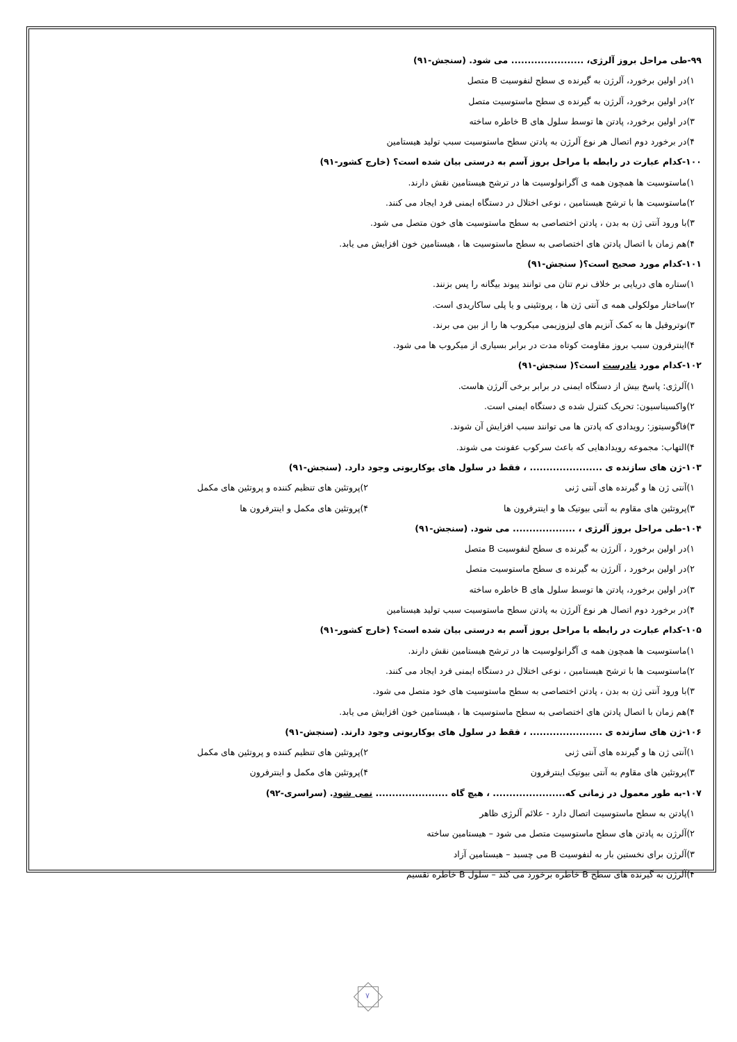۹۹-طی مراحل بروز آلرژی، ...................... می شود. (سنجش-۹۱)
۱)در اولین برخورد، آلرژن به گیرنده ی سطح لنفوسیت B متصل
۲)در اولین برخورد، آلرژن به گیرنده ی سطح ماستوسیت متصل
۳)در اولین برخورد، پادتن ها توسط سلول های B خاطره ساخته
۴)در برخورد دوم اتصال هر نوع آلرژن به پادتن سطح ماستوسیت سبب تولید هیستامین
۱۰۰-کدام عبارت در رابطه با مراحل بروز آسم به درستی بیان شده است؟ (خارج کشور-۹۱)
۱)ماستوسیت ها همچون همه ی آگرانولوسیت ها در ترشح هیستامین نقش دارند.
۲)ماستوسیت ها با ترشح هیستامین ، نوعی اختلال در دستگاه ایمنی فرد ایجاد می کنند.
۳)با ورود آنتی ژن به بدن ، پادتن اختصاصی به سطح ماستوسیت های خون متصل می شود.
۴)هم زمان با اتصال پادتن های اختصاصی به سطح ماستوسیت ها ، هیستامین خون افزایش می یابد.
۱۰۱-کدام مورد صحیح است؟( سنجش-۹۱)
۱)ستاره های دریایی بر خلاف نرم تنان می توانند پیوند بیگانه را پس بزنند.
۲)ساختار مولکولی همه ی آنتی ژن ها ، پروتئینی و یا پلی ساکاریدی است.
۳)نوتروفیل ها به کمک آنزیم های لیزوزیمی میکروب ها را از بین می برند.
۴)اینترفرون سبب بروز مقاومت کوتاه مدت در برابر بسیاری از میکروب ها می شود.
۱۰۲-کدام مورد نادرست است؟( سنجش-۹۱)
۱)آلرژی: پاسخ بیش از دستگاه ایمنی در برابر برخی آلرژن هاست.
۲)واکسیناسیون: تحریک کنترل شده ی دستگاه ایمنی است.
۳)فاگوسیتوز: رویدادی که پادتن ها می توانند سبب افزایش آن شوند.
۴)التهاب: مجموعه رویدادهایی که باعث سرکوب عفونت می شوند.
۱۰۳-ژن های سازنده ی ...................... ، فقط در سلول های یوکاریوتی وجود دارد. (سنجش-۹۱)
۱)آنتی ژن ها و گیرنده های آنتی ژنی ۲)پروتئین های تنظیم کننده و پروتئین های مکمل
۳)پروتئین های مقاوم به آنتی بیوتیک ها و اینترفرون ها ۴)پروتئین های مکمل و اینترفرون ها
۱۰۴-طی مراحل بروز آلرژی ، ................... می شود. (سنجش-۹۱)
۱)در اولین برخورد ، آلرژن به گیرنده ی سطح لنفوسیت B متصل
۲)در اولین برخورد ، آلرژن به گیرنده ی سطح ماستوسیت متصل
۳)در اولین برخورد، پادتن ها توسط سلول های B خاطره ساخته
۴)در برخورد دوم اتصال هر نوع آلرژن به پادتن سطح ماستوسیت سبب تولید هیستامین
۱۰۵-کدام عبارت در رابطه با مراحل بروز آسم به درستی بیان شده است؟ (خارج کشور-۹۱)
۱)ماستوسیت ها همچون همه ی آگرانولوسیت ها در ترشح هیستامین نقش دارند.
۲)ماستوسیت ها با ترشح هیستامین ، نوعی اختلال در دستگاه ایمنی فرد ایجاد می کنند.
۳)با ورود آنتی ژن به بدن ، پادتن اختصاصی به سطح ماستوسیت های خود متصل می شود.
۴)هم زمان با اتصال پادتن های اختصاصی به سطح ماستوسیت ها ، هیستامین خون افزایش می یابد.
۱۰۶-ژن های سازنده ی ...................... ، فقط در سلول های یوکاریوتی وجود دارند. (سنجش-۹۱)
۱)آنتی ژن ها و گیرنده های آنتی ژنی ۲)پروتئین های تنظیم کننده و پروتئین های مکمل
۳)پروتئین های مقاوم به آنتی بیوتیک اینترفرون ۴)پروتئین های مکمل و اینترفرون
۱۰۷-به طور معمول در زمانی که...................... ، هیچ گاه ...................... نمی شود. (سراسری-۹۲)
۱)پادتن به سطح ماستوسیت اتصال دارد - علائم آلرژی ظاهر
۲)آلرژن به پادتن های سطح ماستوسیت متصل می شود – هیستامین ساخته
۳)آلرژن برای نخستین بار به لنفوسیت B می چسبد – هیستامین آزاد
۴)آلرژن به گیرنده های سطح B خاطره برخورد می کند – سلول B خاطره تقسیم
۷